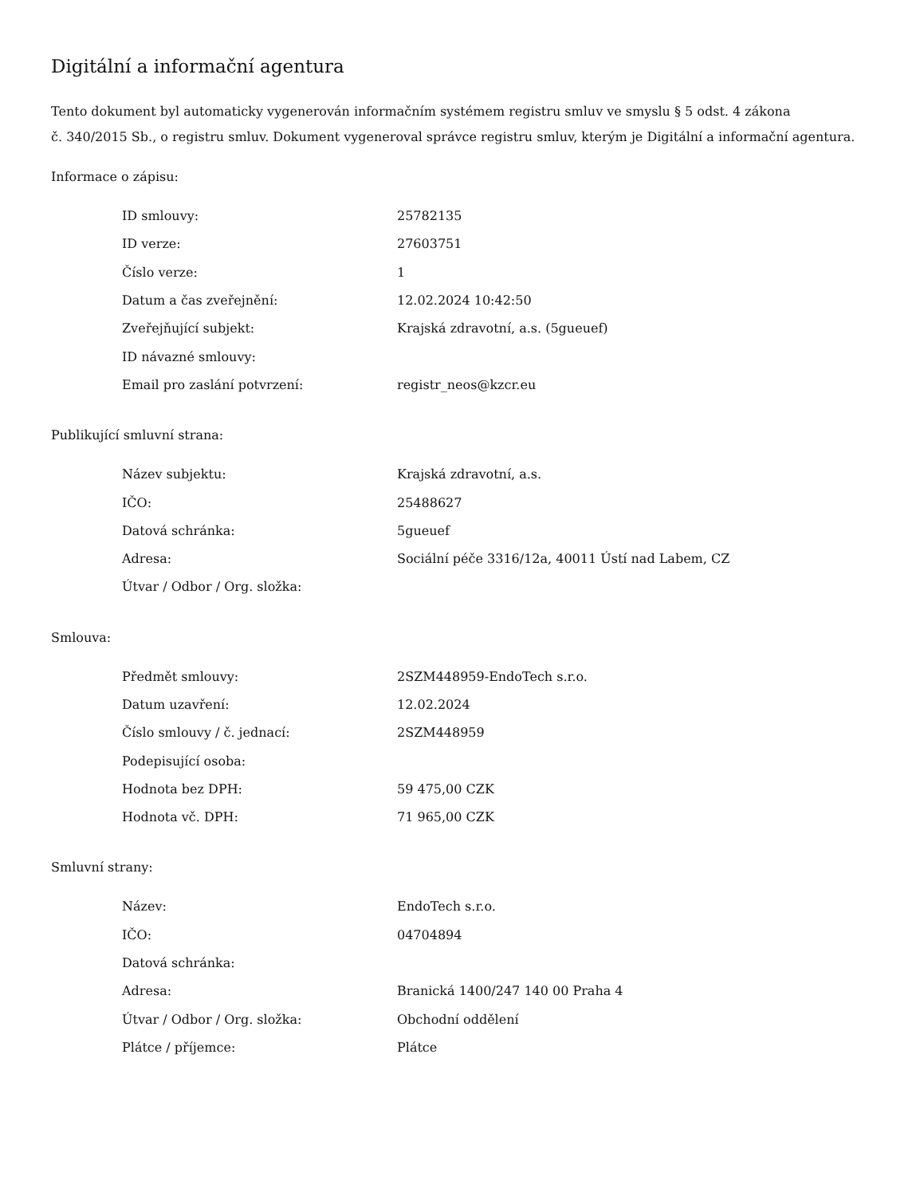Digitální a informační agentura
Tento dokument byl automaticky vygenerován informačním systémem registru smluv ve smyslu § 5 odst. 4 zákona
č. 340/2015 Sb., o registru smluv. Dokument vygeneroval správce registru smluv, kterým je Digitální a informační agentura.
Informace o zápisu:
| ID smlouvy: | 25782135 |
| ID verze: | 27603751 |
| Číslo verze: | 1 |
| Datum a čas zveřejnění: | 12.02.2024 10:42:50 |
| Zveřejňující subjekt: | Krajská zdravotní, a.s. (5gueuef) |
| ID návazné smlouvy: | |
| Email pro zaslání potvrzení: | registr_neos@kzcr.eu |
Publikující smluvní strana:
| Název subjektu: | Krajská zdravotní, a.s. |
| IČO: | 25488627 |
| Datová schránka: | 5gueuef |
| Adresa: | Sociální péče 3316/12a, 40011 Ústí nad Labem, CZ |
| Útvar / Odbor / Org. složka: | |
Smlouva:
| Předmět smlouvy: | 2SZM448959-EndoTech s.r.o. |
| Datum uzavření: | 12.02.2024 |
| Číslo smlouvy / č. jednací: | 2SZM448959 |
| Podepisující osoba: | |
| Hodnota bez DPH: | 59 475,00 CZK |
| Hodnota vč. DPH: | 71 965,00 CZK |
Smluvní strany:
| Název: | EndoTech s.r.o. |
| IČO: | 04704894 |
| Datová schránka: | |
| Adresa: | Branická 1400/247 140 00 Praha 4 |
| Útvar / Odbor / Org. složka: | Obchodní oddělení |
| Plátce / příjemce: | Plátce |